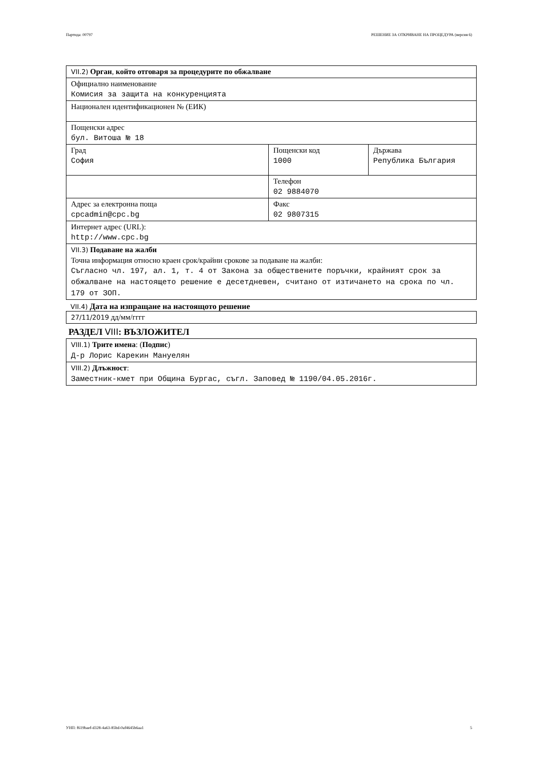Партида: 00797 РЕШЕНИЕ ЗА ОТКРИВАНЕ НА ПРОЦЕДУРА (версия 6)
| VII.2) Орган , който отговаря за процедурите по обжалване | | |
| Официално наименование Комисия за защита на конкуренцията | | |
| Национален идентификационен № (ЕИК) | | |
| Пощенски адрес бул. Витоша № 18 | | |
| Град София | Пощенски код 1000 | Държава Република България |
| | Телефон 02 9884070 | |
| Адрес за електронна поща cpcadmin@cpc.bg | Факс 02 9807315 | |
| Интернет адрес (URL): http://www.cpc.bg | | |
| VII.3) Подаване на жалби Точна информация относно краен срок/крайни срокове за подаване на жалби: Съгласно чл. 197, ал. 1, т. 4 от Закона за обществените поръчки, крайният срок за обжалване на настоящето решение е десетдневен, считано от изтичането на срока по чл. 179 от ЗОП. | | |
VII.4) Дата на изпращане на настоящото решение
| 27/11/2019 дд/мм/гггг |
РАЗДЕЛ VIII: ВЪЗЛОЖИТЕЛ
| VIII.1) Трите имена : ( Подпис ) Д-р Лорис Карекин Мануелян |
| VIII.2) Длъжност : Заместник-кмет при Община Бургас, съгл. Заповед № 1190/04.05.2016г. |
УНП: f619baef-d328-4a63-85bd-0af4645b6aa1 5